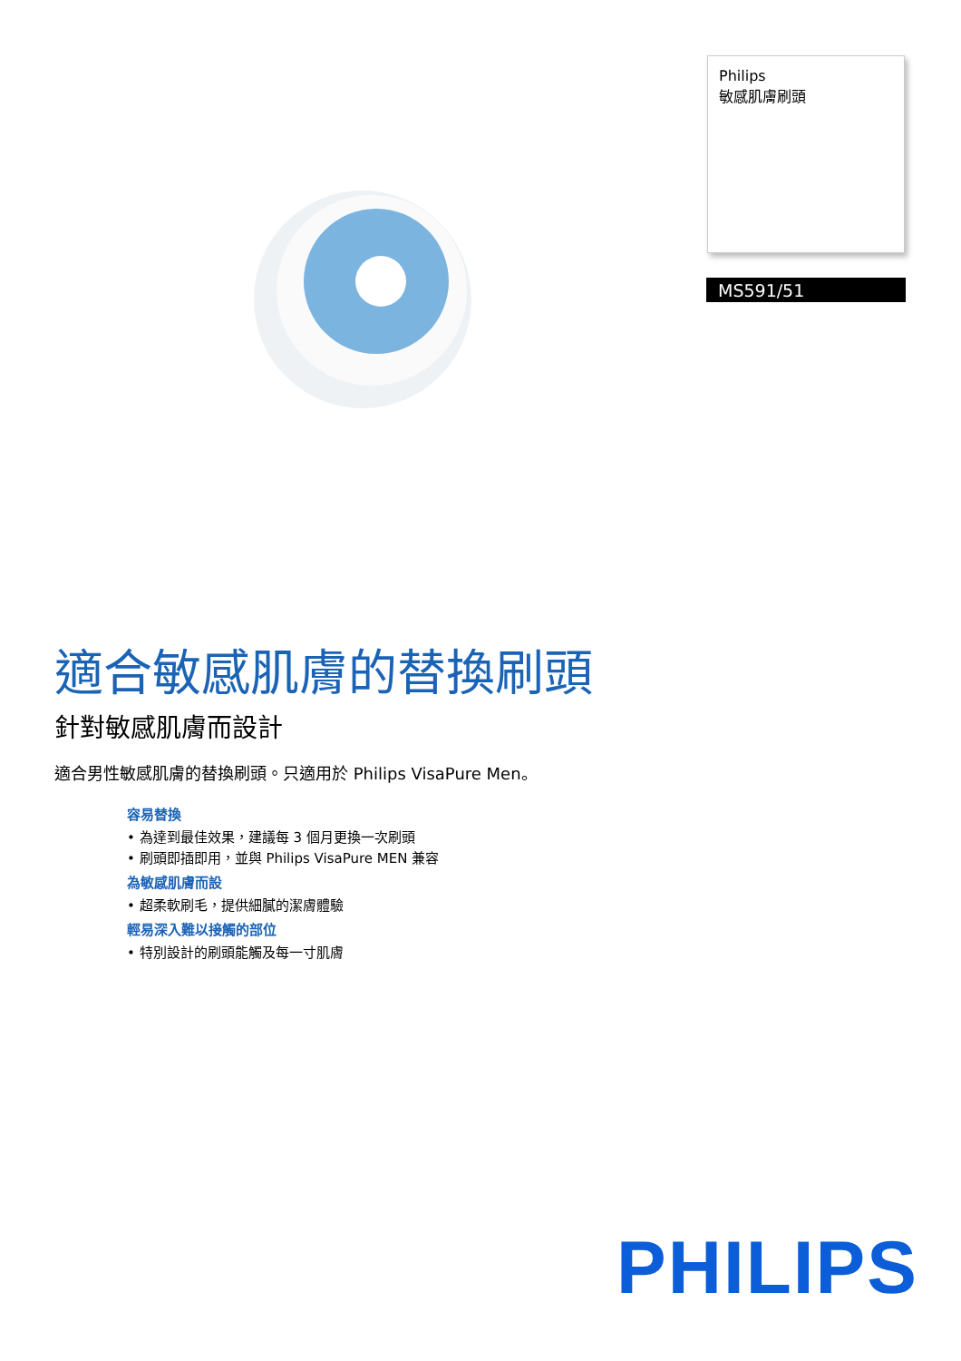Philips
敏感肌膚刷頭
MS591/51
適合敏感肌膚的替換刷頭
針對敏感肌膚而設計
適合男性敏感肌膚的替換刷頭。只適用於 Philips VisaPure Men。
容易替換
• 為達到最佳效果，建議每 3 個月更換一次刷頭
• 刷頭即插即用，並與 Philips VisaPure MEN 兼容
為敏感肌膚而設
• 超柔軟刷毛，提供細膩的潔膚體驗
輕易深入難以接觸的部位
• 特別設計的刷頭能觸及每一寸肌膚
PHILIPS